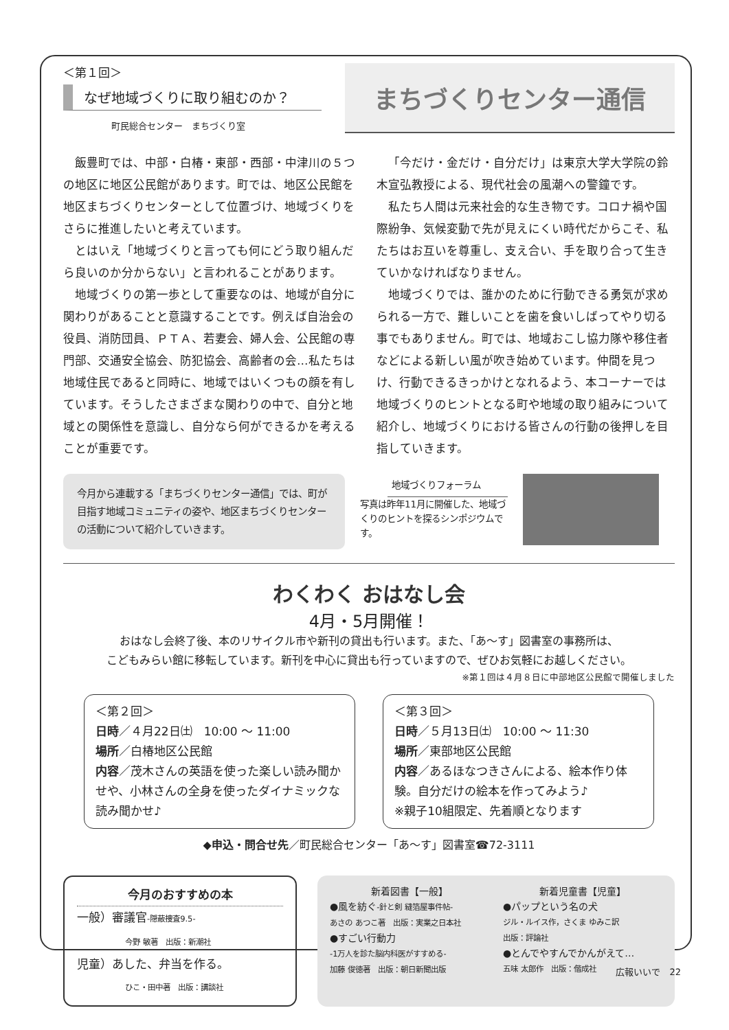＜第１回＞
なぜ地域づくりに取り組むのか？
町民総合センター　まちづくり室
まちづくりセンター通信
飯豊町では、中部・白椿・東部・西部・中津川の５つの地区に地区公民館があります。町では、地区公民館を地区まちづくりセンターとして位置づけ、地域づくりをさらに推進したいと考えています。
とはいえ「地域づくりと言っても何にどう取り組んだら良いのか分からない」と言われることがあります。
地域づくりの第一歩として重要なのは、地域が自分に関わりがあることと意識することです。例えば自治会の役員、消防団員、ＰＴＡ、若妻会、婦人会、公民館の専門部、交通安全協会、防犯協会、高齢者の会…私たちは地域住民であると同時に、地域ではいくつもの顔を有しています。そうしたさまざまな関わりの中で、自分と地域との関係性を意識し、自分なら何ができるかを考えることが重要です。
「今だけ・金だけ・自分だけ」は東京大学大学院の鈴木宣弘教授による、現代社会の風潮への警鐘です。
私たち人間は元来社会的な生き物です。コロナ禍や国際紛争、気候変動で先が見えにくい時代だからこそ、私たちはお互いを尊重し、支え合い、手を取り合って生きていかなければなりません。
地域づくりでは、誰かのために行動できる勇気が求められる一方で、難しいことを歯を食いしばってやり切る事でもありません。町では、地域おこし協力隊や移住者などによる新しい風が吹き始めています。仲間を見つけ、行動できるきっかけとなれるよう、本コーナーでは地域づくりのヒントとなる町や地域の取り組みについて紹介し、地域づくりにおける皆さんの行動の後押しを目指していきます。
今月から連載する「まちづくりセンター通信」では、町が目指す地域コミュニティの姿や、地区まちづくりセンターの活動について紹介していきます。
地域づくりフォーラム
写真は昨年11月に開催した、地域づくりのヒントを探るシンポジウムです。
わくわく おはなし会
4月・5月開催！
おはなし会終了後、本のリサイクル市や新刊の貸出も行います。また、「あ～す」図書室の事務所は、
こどもみらい館に移転しています。新刊を中心に貸出も行っていますので、ぜひお気軽にお越しください。
※第１回は４月８日に中部地区公民館で開催しました
＜第２回＞
日時／４月22日㈯　10:00 ～ 11:00
場所／白椿地区公民館
内容／茂木さんの英語を使った楽しい読み聞かせや、小林さんの全身を使ったダイナミックな読み聞かせ♪
＜第３回＞
日時／５月13日㈯　10:00 ～ 11:30
場所／東部地区公民館
内容／あるほなつきさんによる、絵本作り体験。自分だけの絵本を作ってみよう♪
※親子10組限定、先着順となります
◆申込・問合せ先／町民総合センター「あ～す」図書室☎72-3111
今月のおすすめの本
一般）審議官-隠蔽捜査9.5-
今野 敏著　出版：新潮社
児童）あした、弁当を作る。
ひこ・田中著　出版：講談社
新着図書【一般】
●風を紡ぐ-針と剣 縫箔屋事件帖-
あさの あつこ著　出版：実業之日本社
●すごい行動力
-1万人を診た脳内科医がすすめる-
加藤 俊徳著　出版：朝日新聞出版
新着児童書【児童】
●パップという名の犬
ジル・ルイス作，さくま ゆみこ訳
出版：評論社
●とんでやすんでかんがえて…
五味 太郎作　出版：偕成社
広報いいで　22